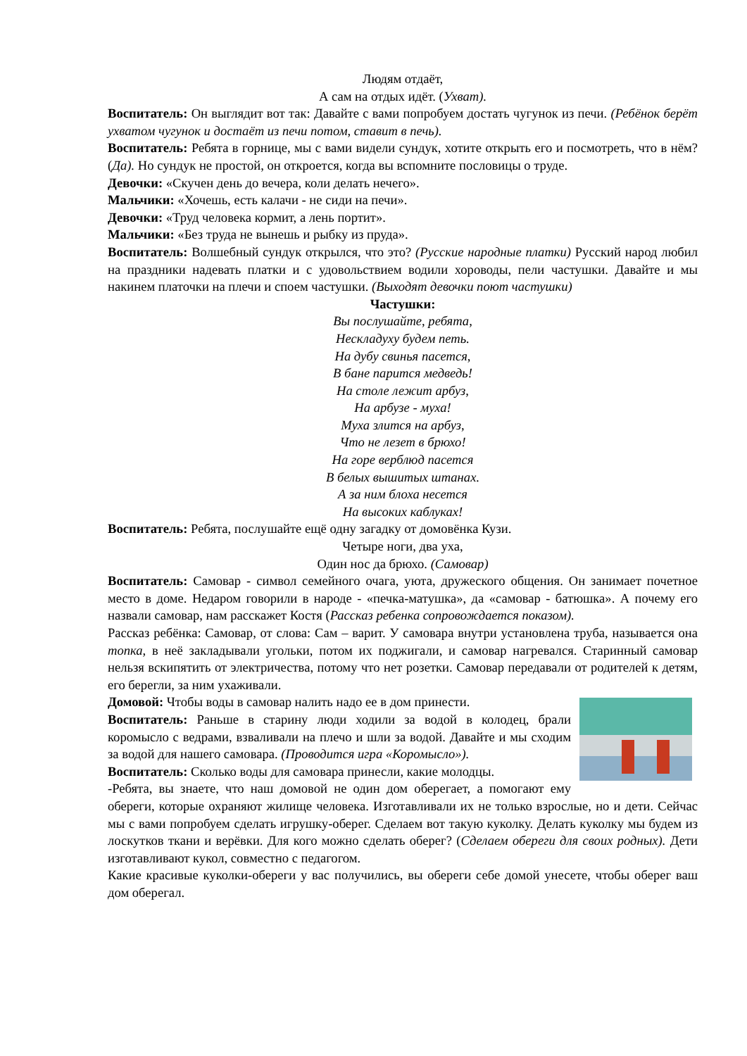Людям отдаёт,
А сам на отдых идёт. (Ухват).
Воспитатель: Он выглядит вот так: Давайте с вами попробуем достать чугунок из печи. (Ребёнок берёт ухватом чугунок и достаёт из печи потом, ставит в печь).
Воспитатель: Ребята в горнице, мы с вами видели сундук, хотите открыть его и посмотреть, что в нём? (Да). Но сундук не простой, он откроется, когда вы вспомните пословицы о труде.
Девочки: «Скучен день до вечера, коли делать нечего».
Мальчики: «Хочешь, есть калачи - не сиди на печи».
Девочки: «Труд человека кормит, а лень портит».
Мальчики: «Без труда не вынешь и рыбку из пруда».
Воспитатель: Волшебный сундук открылся, что это? (Русские народные платки) Русский народ любил на праздники надевать платки и с удовольствием водили хороводы, пели частушки. Давайте и мы накинем платочки на плечи и споем частушки. (Выходят девочки поют частушки)
Частушки:
Вы послушайте, ребята,
Нескладуху будем петь.
На дубу свинья пасется,
В бане парится медведь!
На столе лежит арбуз,
На арбузе - муха!
Муха злится на арбуз,
Что не лезет в брюхо!
На горе верблюд пасется
В белых вышитых штанах.
А за ним блоха несется
На высоких каблуках!
Воспитатель: Ребята, послушайте ещё одну загадку от домовёнка Кузи.
Четыре ноги, два уха,
Один нос да брюхо. (Самовар)
Воспитатель: Самовар - символ семейного очага, уюта, дружеского общения. Он занимает почетное место в доме. Недаром говорили в народе - «печка-матушка», да «самовар - батюшка». А почему его назвали самовар, нам расскажет Костя (Рассказ ребенка сопровождается показом).
Рассказ ребёнка: Самовар, от слова: Сам – варит. У самовара внутри установлена труба, называется она топка, в неё закладывали угольки, потом их поджигали, и самовар нагревался. Старинный самовар нельзя вскипятить от электричества, потому что нет розетки. Самовар передавали от родителей к детям, его берегли, за ним ухаживали.
Домовой: Чтобы воды в самовар налить надо ее в дом принести.
Воспитатель: Раньше в старину люди ходили за водой в колодец, брали коромысло с ведрами, взваливали на плечо и шли за водой. Давайте и мы сходим за водой для нашего самовара. (Проводится игра «Коромысло»).
Воспитатель: Сколько воды для самовара принесли, какие молодцы.
-Ребята, вы знаете, что наш домовой не один дом оберегает, а помогают ему обереги, которые охраняют жилище человека. Изготавливали их не только взрослые, но и дети. Сейчас мы с вами попробуем сделать игрушку-оберег. Сделаем вот такую куколку. Делать куколку мы будем из лоскутков ткани и верёвки. Для кого можно сделать оберег? (Сделаем обереги для своих родных). Дети изготавливают кукол, совместно с педагогом.
Какие красивые куколки-обереги у вас получились, вы обереги себе домой унесете, чтобы оберег ваш дом оберегал.